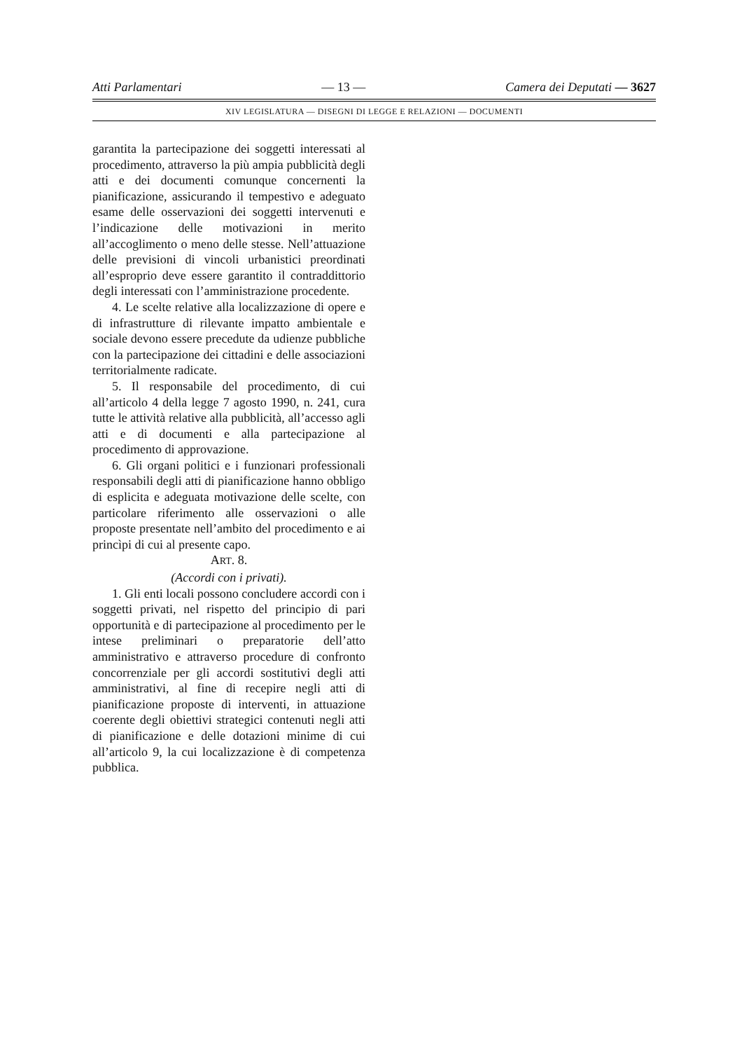Atti Parlamentari — 13 — Camera dei Deputati — 3627
XIV LEGISLATURA — DISEGNI DI LEGGE E RELAZIONI — DOCUMENTI
garantita la partecipazione dei soggetti interessati al procedimento, attraverso la più ampia pubblicità degli atti e dei documenti comunque concernenti la pianificazione, assicurando il tempestivo e adeguato esame delle osservazioni dei soggetti intervenuti e l’indicazione delle motivazioni in merito all’accoglimento o meno delle stesse. Nell’attuazione delle previsioni di vincoli urbanistici preordinati all’esproprio deve essere garantito il contraddittorio degli interessati con l’amministrazione procedente.
4. Le scelte relative alla localizzazione di opere e di infrastrutture di rilevante impatto ambientale e sociale devono essere precedute da udienze pubbliche con la partecipazione dei cittadini e delle associazioni territorialmente radicate.
5. Il responsabile del procedimento, di cui all’articolo 4 della legge 7 agosto 1990, n. 241, cura tutte le attività relative alla pubblicità, all’accesso agli atti e di documenti e alla partecipazione al procedimento di approvazione.
6. Gli organi politici e i funzionari professionali responsabili degli atti di pianificazione hanno obbligo di esplicita e adeguata motivazione delle scelte, con particolare riferimento alle osservazioni o alle proposte presentate nell’ambito del procedimento e ai princìpi di cui al presente capo.
ART. 8.
(Accordi con i privati).
1. Gli enti locali possono concludere accordi con i soggetti privati, nel rispetto del principio di pari opportunità e di partecipazione al procedimento per le intese preliminari o preparatorie dell’atto amministrativo e attraverso procedure di confronto concorrenziale per gli accordi sostitutivi degli atti amministrativi, al fine di recepire negli atti di pianificazione proposte di interventi, in attuazione coerente degli obiettivi strategici contenuti negli atti di pianificazione e delle dotazioni minime di cui all’articolo 9, la cui localizzazione è di competenza pubblica.